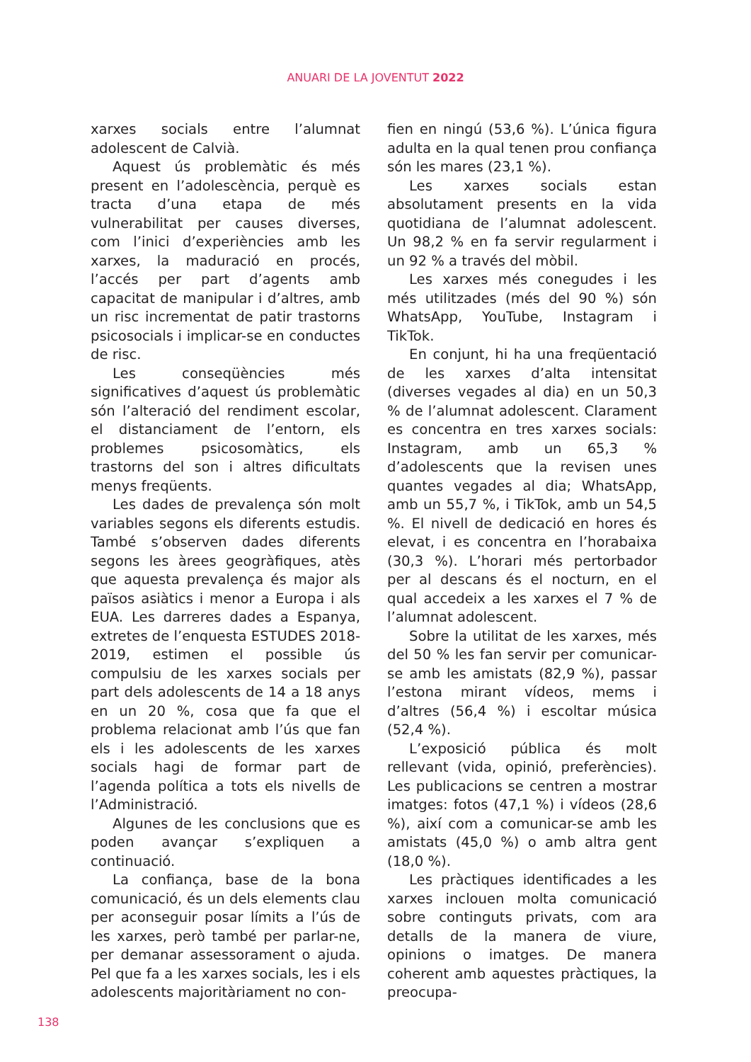ANUARI DE LA JOVENTUT 2022
xarxes socials entre l’alumnat adolescent de Calvià.
Aquest ús problemàtic és més present en l’adolescència, perquè es tracta d’una etapa de més vulnerabilitat per causes diverses, com l’inici d’experiències amb les xarxes, la maduració en procés, l’accés per part d’agents amb capacitat de manipular i d’altres, amb un risc incrementat de patir trastorns psicosocials i implicar-se en conductes de risc.
Les conseqüències més significatives d’aquest ús problemàtic són l’alteració del rendiment escolar, el distanciament de l’entorn, els problemes psicosomàtics, els trastorns del son i altres dificultats menys freqüents.
Les dades de prevalença són molt variables segons els diferents estudis. També s’observen dades diferents segons les àrees geogràfiques, atès que aquesta prevalença és major als països asiàtics i menor a Europa i als EUA. Les darreres dades a Espanya, extretes de l’enquesta ESTUDES 2018-2019, estimen el possible ús compulsiu de les xarxes socials per part dels adolescents de 14 a 18 anys en un 20 %, cosa que fa que el problema relacionat amb l’ús que fan els i les adolescents de les xarxes socials hagi de formar part de l’agenda política a tots els nivells de l’Administració.
Algunes de les conclusions que es poden avançar s’expliquen a continuació.
La confiança, base de la bona comunicació, és un dels elements clau per aconseguir posar límits a l’ús de les xarxes, però també per parlar-ne, per demanar assessorament o ajuda. Pel que fa a les xarxes socials, les i els adolescents majoritàriament no con-
fien en ningú (53,6 %). L’única figura adulta en la qual tenen prou confiança són les mares (23,1 %).
Les xarxes socials estan absolutament presents en la vida quotidiana de l’alumnat adolescent. Un 98,2 % en fa servir regularment i un 92 % a través del mòbil.
Les xarxes més conegudes i les més utilitzades (més del 90 %) són WhatsApp, YouTube, Instagram i TikTok.
En conjunt, hi ha una freqüentació de les xarxes d’alta intensitat (diverses vegades al dia) en un 50,3 % de l’alumnat adolescent. Clarament es concentra en tres xarxes socials: Instagram, amb un 65,3 % d’adolescents que la revisen unes quantes vegades al dia; WhatsApp, amb un 55,7 %, i TikTok, amb un 54,5 %. El nivell de dedicació en hores és elevat, i es concentra en l’horabaixa (30,3 %). L’horari més pertorbador per al descans és el nocturn, en el qual accedeix a les xarxes el 7 % de l’alumnat adolescent.
Sobre la utilitat de les xarxes, més del 50 % les fan servir per comunicar-se amb les amistats (82,9 %), passar l’estona mirant vídeos, mems i d’altres (56,4 %) i escoltar música (52,4 %).
L’exposició pública és molt rellevant (vida, opinió, preferències). Les publicacions se centren a mostrar imatges: fotos (47,1 %) i vídeos (28,6 %), així com a comunicar-se amb les amistats (45,0 %) o amb altra gent (18,0 %).
Les pràctiques identificades a les xarxes inclouen molta comunicació sobre continguts privats, com ara detalls de la manera de viure, opinions o imatges. De manera coherent amb aquestes pràctiques, la preocupa-
138